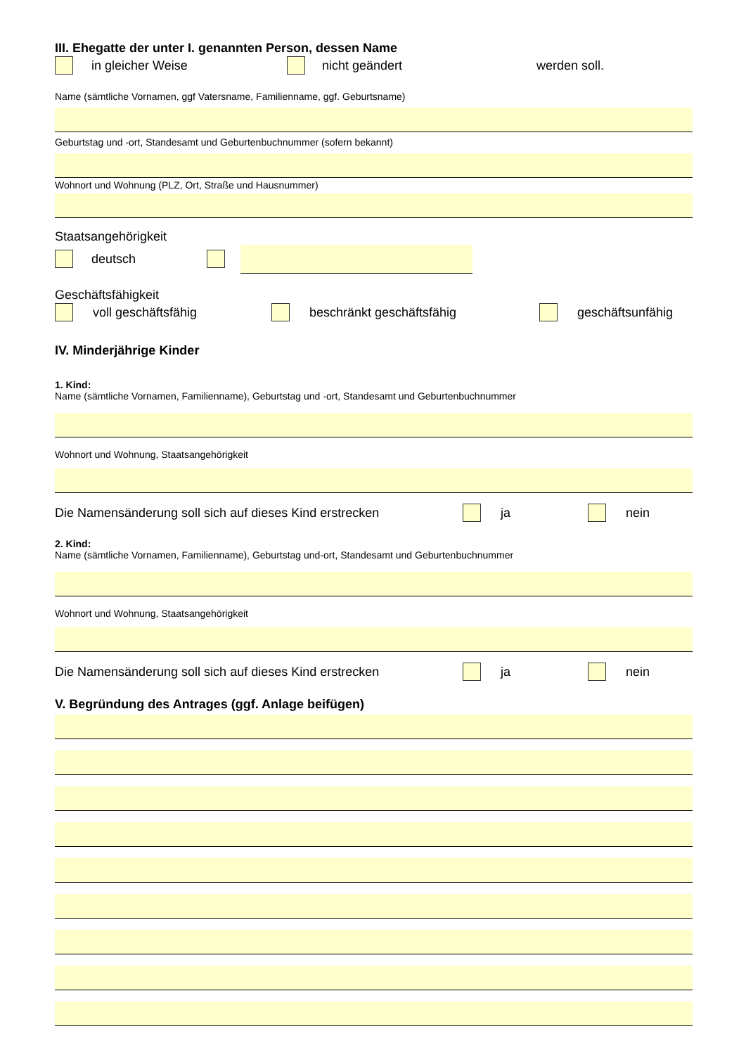III. Ehegatte der unter I. genannten Person, dessen Name
in gleicher Weise nicht geändert werden soll.
Name (sämtliche Vornamen, ggf Vatersname, Familienname, ggf. Geburtsname)
Geburtstag und -ort, Standesamt und Geburtenbuchnummer (sofern bekannt)
Wohnort und Wohnung (PLZ, Ort, Straße und Hausnummer)
Staatsangehörigkeit
deutsch
Geschäftsfähigkeit
voll geschäftsfähig beschränkt geschäftsfähig geschäftsunfähig
IV. Minderjährige Kinder
1. Kind:
Name (sämtliche Vornamen, Familienname), Geburtstag und -ort, Standesamt und Geburtenbuchnummer
Wohnort und Wohnung, Staatsangehörigkeit
Die Namensänderung soll sich auf dieses Kind erstrecken ja nein
2. Kind:
Name (sämtliche Vornamen, Familienname), Geburtstag und-ort, Standesamt und Geburtenbuchnummer
Wohnort und Wohnung, Staatsangehörigkeit
Die Namensänderung soll sich auf dieses Kind erstrecken ja nein
V. Begründung des Antrages (ggf. Anlage beifügen)